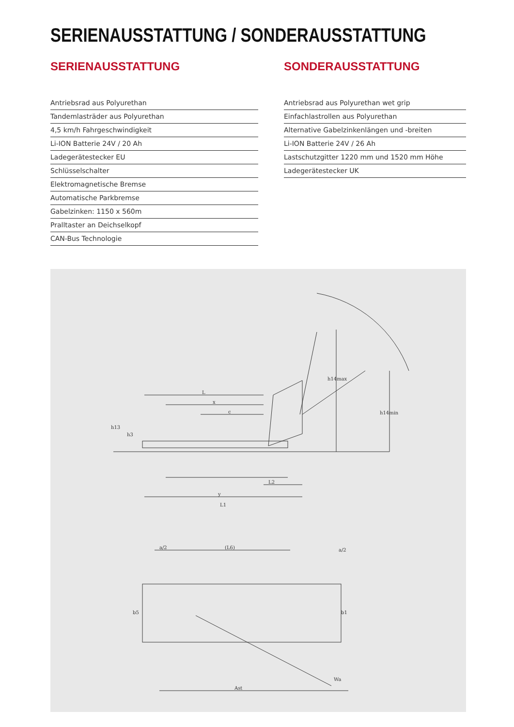SERIENAUSSTATTUNG / SONDERAUSSTATTUNG
SERIENAUSSTATTUNG
Antriebsrad aus Polyurethan
Tandemlasträder aus Polyurethan
4,5 km/h Fahrgeschwindigkeit
Li-ION Batterie 24V / 20 Ah
Ladegerätestecker EU
Schlüsselschalter
Elektromagnetische Bremse
Automatische Parkbremse
Gabelzinken: 1150 x 560m
Pralltaster an Deichselkopf
CAN-Bus Technologie
SONDERAUSSTATTUNG
Antriebsrad aus Polyurethan wet grip
Einfachlastrollen aus Polyurethan
Alternative Gabelzinkenlängen und -breiten
Li-ION Batterie 24V / 26 Ah
Lastschutzgitter 1220 mm und 1520 mm Höhe
Ladegerätestecker UK
L
x
c
y
L2
L1
h13
h3
h14max
h14min
a/2
(L6)
a/2
b5
b1
Ast
Wa